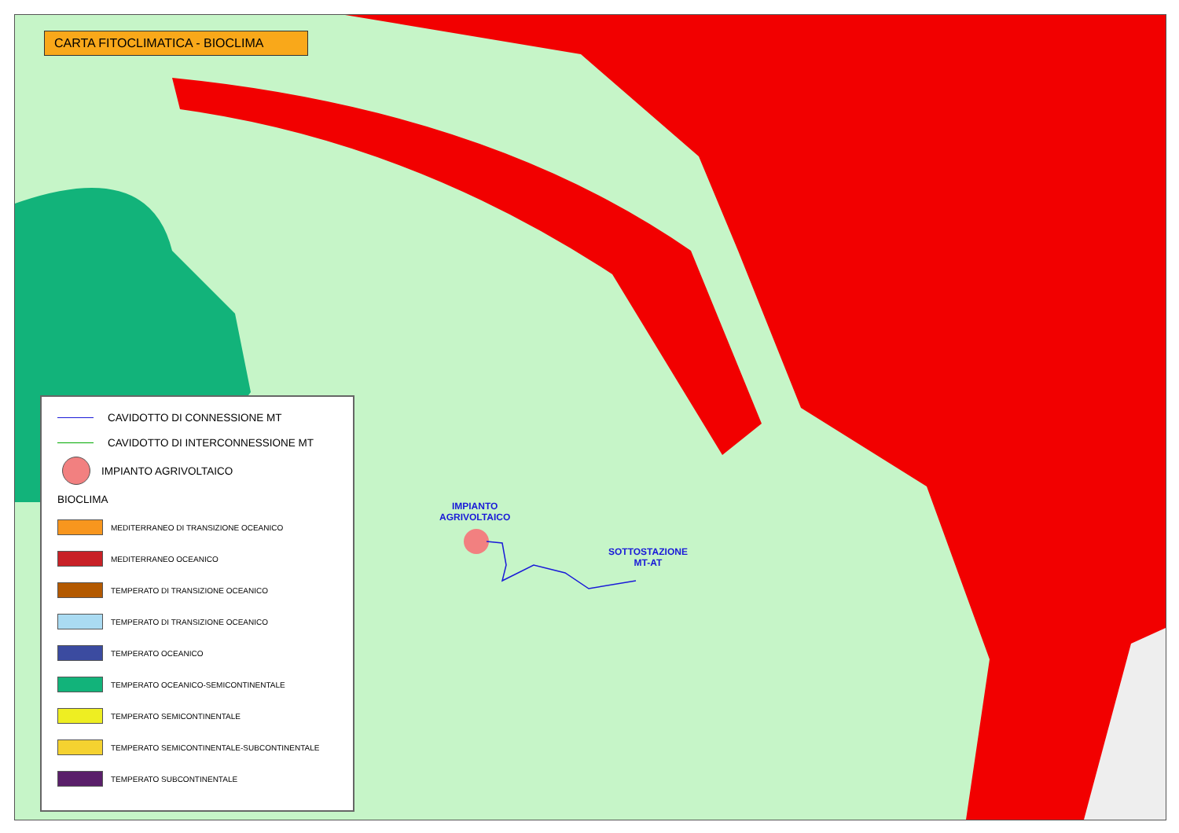CARTA FITOCLIMATICA - BIOCLIMA
IMPIANTO
AGRIVOLTAICO
SOTTOSTAZIONE
MT-AT
CAVIDOTTO DI CONNESSIONE MT
CAVIDOTTO DI INTERCONNESSIONE MT
IMPIANTO AGRIVOLTAICO
BIOCLIMA
MEDITERRANEO DI TRANSIZIONE OCEANICO
MEDITERRANEO OCEANICO
TEMPERATO DI TRANSIZIONE OCEANICO
TEMPERATO DI TRANSIZIONE OCEANICO
TEMPERATO OCEANICO
TEMPERATO OCEANICO-SEMICONTINENTALE
TEMPERATO SEMICONTINENTALE
TEMPERATO SEMICONTINENTALE-SUBCONTINENTALE
TEMPERATO SUBCONTINENTALE